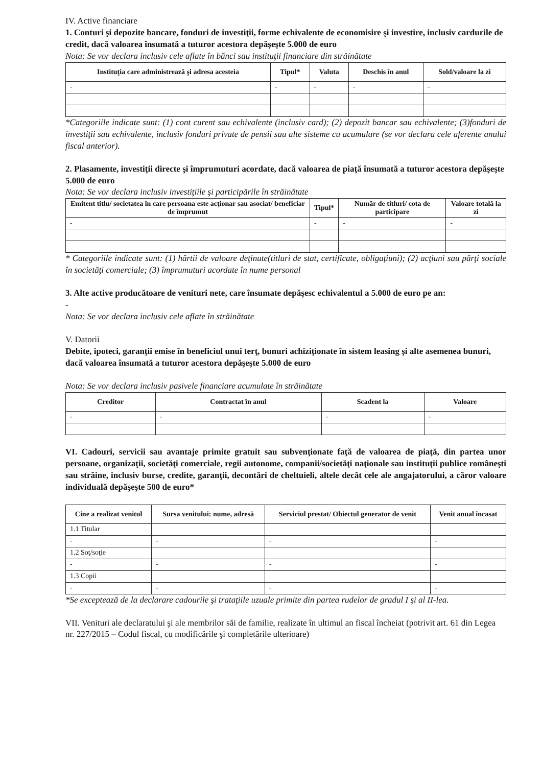IV. Active financiare
1. Conturi şi depozite bancare, fonduri de investiţii, forme echivalente de economisire şi investire, inclusiv cardurile de credit, dacă valoarea însumată a tuturor acestora depăşeşte 5.000 de euro
Nota: Se vor declara inclusiv cele aflate în bănci sau instituţii financiare din străinătate
| Instituţia care administrează şi adresa acesteia | Tipul* | Valuta | Deschis în anul | Sold/valoare la zi |
| --- | --- | --- | --- | --- |
| - | - | - | - | - |
*Categoriile indicate sunt: (1) cont curent sau echivalente (inclusiv card); (2) depozit bancar sau echivalente; (3)fonduri de investiţii sau echivalente, inclusiv fonduri private de pensii sau alte sisteme cu acumulare (se vor declara cele aferente anului fiscal anterior).
2. Plasamente, investiţii directe şi împrumuturi acordate, dacă valoarea de piaţă însumată a tuturor acestora depăşeşte 5.000 de euro
Nota: Se vor declara inclusiv investiţiile şi participările în străinătate
| Emitent titlu/ societatea în care persoana este acţionar sau asociat/ beneficiar de împrumut | Tipul* | Număr de titluri/ cota de participare | Valoare totală la zi |
| --- | --- | --- | --- |
| - | - | - | - |
* Categoriile indicate sunt: (1) hârtii de valoare deţinute(titluri de stat, certificate, obligaţiuni); (2) acţiuni sau părţi sociale în societăţi comerciale; (3) împrumuturi acordate în nume personal
3. Alte active producătoare de venituri nete, care însumate depăşesc echivalentul a 5.000 de euro pe an:
-
Nota: Se vor declara inclusiv cele aflate în străinătate
V. Datorii
Debite, ipoteci, garanţii emise în beneficiul unui terţ, bunuri achiziţionate în sistem leasing şi alte asemenea bunuri, dacă valoarea însumată a tuturor acestora depăşeşte 5.000 de euro
Nota: Se vor declara inclusiv pasivele financiare acumulate în străinătate
| Creditor | Contractat în anul | Scadent la | Valoare |
| --- | --- | --- | --- |
| - | - | - | - |
VI. Cadouri, servicii sau avantaje primite gratuit sau subvenţionate faţă de valoarea de piaţă, din partea unor persoane, organizaţii, societăţi comerciale, regii autonome, companii/societăţi naţionale sau instituţii publice româneşti sau străine, inclusiv burse, credite, garanţii, decontări de cheltuieli, altele decât cele ale angajatorului, a căror valoare individuală depăşeşte 500 de euro*
| Cine a realizat venitul | Sursa venitului: nume, adresă | Serviciul prestat/ Obiectul generator de venit | Venit anual încasat |
| --- | --- | --- | --- |
| 1.1 Titular | | | |
| - | - | - | - |
| 1.2 Soţ/soţie | | | |
| - | - | - | - |
| 1.3 Copii | | | |
| - | - | - | - |
*Se exceptează de la declarare cadourile şi trataţiile uzuale primite din partea rudelor de gradul I şi al II-lea.
VII. Venituri ale declaratului şi ale membrilor săi de familie, realizate în ultimul an fiscal încheiat (potrivit art. 61 din Legea nr. 227/2015 – Codul fiscal, cu modificările şi completările ulterioare)